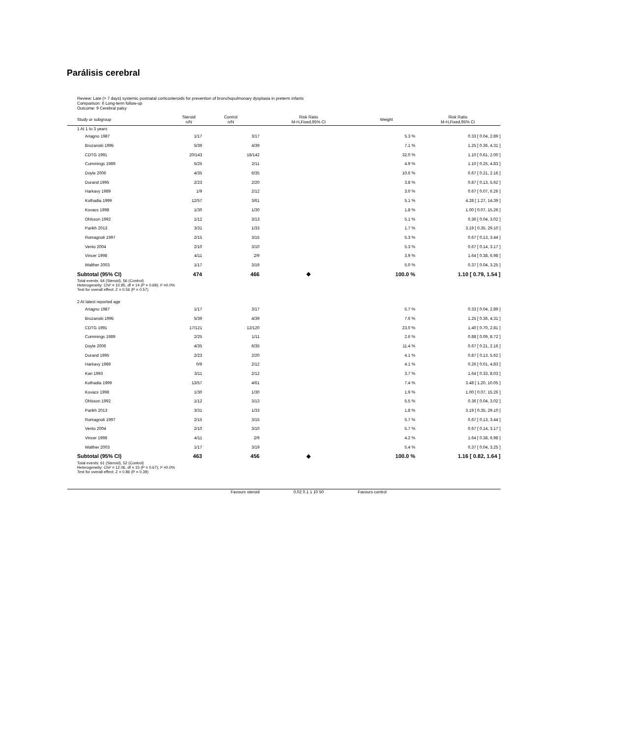Parálisis cerebral
Review: Late (> 7 days) systemic postnatal corticosteroids for prevention of bronchopulmonary dysplasia in preterm infants
Comparison: 6 Long-term follow-up
Outcome: 9 Cerebral palsy
| Study or subgroup | Steroid n/N | Control n/N | Risk Ratio M-H,Fixed,95% CI | Weight | Risk Ratio M-H,Fixed,95% CI |
| --- | --- | --- | --- | --- | --- |
| 1 At 1 to 3 years | | | | | |
| Ariagno 1987 | 1/17 | 3/17 | | 5.3 % | 0.33 [ 0.04, 2.89 ] |
| Brozanski 1995 | 5/39 | 4/39 | | 7.1 % | 1.25 [ 0.36, 4.31 ] |
| CDTG 1991 | 20/143 | 18/142 | | 32.0 % | 1.10 [ 0.61, 2.00 ] |
| Cummings 1989 | 5/25 | 2/11 | | 4.9 % | 1.10 [ 0.25, 4.83 ] |
| Doyle 2006 | 4/35 | 6/35 | | 10.6 % | 0.67 [ 0.21, 2.16 ] |
| Durand 1995 | 2/23 | 2/20 | | 3.8 % | 0.87 [ 0.13, 5.62 ] |
| Harkavy 1989 | 1/9 | 2/12 | | 3.0 % | 0.67 [ 0.07, 6.26 ] |
| Kothadia 1999 | 12/57 | 3/61 | | 5.1 % | 4.28 [ 1.27, 14.39 ] |
| Kovacs 1998 | 1/30 | 1/30 | | 1.8 % | 1.00 [ 0.07, 15.26 ] |
| Ohlsson 1992 | 1/12 | 3/13 | | 5.1 % | 0.36 [ 0.04, 3.02 ] |
| Parikh 2013 | 3/31 | 1/33 | | 1.7 % | 3.19 [ 0.35, 29.10 ] |
| Romagnoli 1997 | 2/15 | 3/15 | | 5.3 % | 0.67 [ 0.13, 3.44 ] |
| Vento 2004 | 2/10 | 3/10 | | 5.3 % | 0.67 [ 0.14, 3.17 ] |
| Vincer 1998 | 4/11 | 2/9 | | 3.9 % | 1.64 [ 0.38, 6.98 ] |
| Walther 2003 | 1/17 | 3/19 | | 5.0 % | 0.37 [ 0.04, 3.25 ] |
| Subtotal (95% CI) | 474 | 466 | ◆ | 100.0 % | 1.10 [ 0.79, 1.54 ] |
| Total events: 64 (Steroid), 56 (Control) Heterogeneity: Chi² = 10.95, df = 14 (P = 0.69); I² =0.0% Test for overall effect: Z = 0.56 (P = 0.57) | | | | | |
| 2 At latest reported age | | | | | |
| Ariagno 1987 | 1/17 | 3/17 | | 5.7 % | 0.33 [ 0.04, 2.89 ] |
| Brozanski 1995 | 5/39 | 4/39 | | 7.6 % | 1.25 [ 0.36, 4.31 ] |
| CDTG 1991 | 17/121 | 12/120 | | 23.0 % | 1.40 [ 0.70, 2.81 ] |
| Cummings 1989 | 2/25 | 1/11 | | 2.6 % | 0.88 [ 0.09, 8.72 ] |
| Doyle 2006 | 4/35 | 6/35 | | 11.4 % | 0.67 [ 0.21, 2.16 ] |
| Durand 1995 | 2/23 | 2/20 | | 4.1 % | 0.87 [ 0.13, 5.62 ] |
| Harkavy 1989 | 0/9 | 2/12 | | 4.1 % | 0.26 [ 0.01, 4.83 ] |
| Kari 1993 | 3/11 | 2/12 | | 3.7 % | 1.64 [ 0.33, 8.03 ] |
| Kothadia 1999 | 13/57 | 4/61 | | 7.4 % | 3.48 [ 1.20, 10.05 ] |
| Kovacs 1998 | 1/30 | 1/30 | | 1.9 % | 1.00 [ 0.07, 15.26 ] |
| Ohlsson 1992 | 1/12 | 3/13 | | 5.5 % | 0.36 [ 0.04, 3.02 ] |
| Parikh 2013 | 3/31 | 1/33 | | 1.8 % | 3.19 [ 0.35, 29.10 ] |
| Romagnoli 1997 | 2/15 | 3/15 | | 5.7 % | 0.67 [ 0.13, 3.44 ] |
| Vento 2004 | 2/10 | 3/10 | | 5.7 % | 0.67 [ 0.14, 3.17 ] |
| Vincer 1998 | 4/11 | 2/9 | | 4.2 % | 1.64 [ 0.38, 6.98 ] |
| Walther 2003 | 1/17 | 3/19 | | 5.4 % | 0.37 [ 0.04, 3.25 ] |
| Subtotal (95% CI) | 463 | 456 | ◆ | 100.0 % | 1.16 [ 0.82, 1.64 ] |
| Total events: 61 (Steroid), 52 (Control) Heterogeneity: Chi² = 12.06, df = 15 (P = 0.67); I² =0.0% Test for overall effect: Z = 0.86 (P = 0.39) | | | | | |
| | | Favours steroid | 0.02 0.1 1 10 50 | Favours control | |